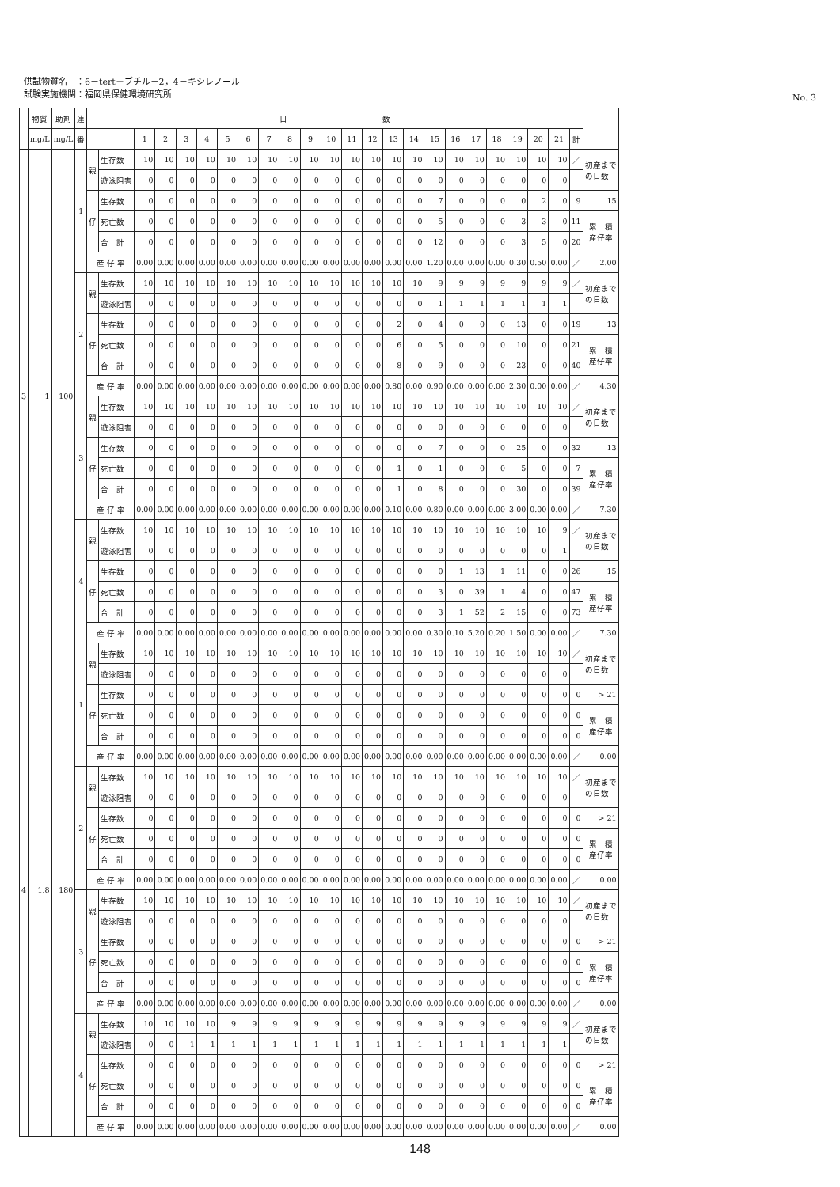供試物質名　：6－tert－ブチル－2，4－キシレノール
試験実施機関：福岡県保健環境研究所
No. 3
| | 物質 | 助剤 | 連 | 日 数 | | | | | | | | | | | | | | | | | | | | | | | | |
| --- | --- | --- | --- | --- | --- | --- | --- | --- | --- | --- | --- | --- | --- | --- | --- | --- | --- | --- | --- | --- | --- | --- | --- | --- | --- | --- | --- | --- |
| | mg/L | mg/L | 番 | | | 1 | 2 | 3 | 4 | 5 | 6 | 7 | 8 | 9 | 10 | 11 | 12 | 13 | 14 | 15 | 16 | 17 | 18 | 19 | 20 | 21 | 計 | |
| 3 | 1 | 100 | 1 | 親 | 生存数 | 10 | 10 | 10 | 10 | 10 | 10 | 10 | 10 | 10 | 10 | 10 | 10 | 10 | 10 | 10 | 10 | 10 | 10 | 10 | 10 | 10 | ／ | 初産まで の日数 |
| | | | | | 遊泳阻害 | 0 | 0 | 0 | 0 | 0 | 0 | 0 | 0 | 0 | 0 | 0 | 0 | 0 | 0 | 0 | 0 | 0 | 0 | 0 | 0 | 0 | | |
| | | | | 仔 | 生存数 | 0 | 0 | 0 | 0 | 0 | 0 | 0 | 0 | 0 | 0 | 0 | 0 | 0 | 0 | 7 | 0 | 0 | 0 | 0 | 2 | 0 | 9 | 15 |
| | | | | | 死亡数 | 0 | 0 | 0 | 0 | 0 | 0 | 0 | 0 | 0 | 0 | 0 | 0 | 0 | 0 | 5 | 0 | 0 | 0 | 3 | 3 | 0 | 11 | 累 積 産仔率 |
| | | | | | 合 計 | 0 | 0 | 0 | 0 | 0 | 0 | 0 | 0 | 0 | 0 | 0 | 0 | 0 | 0 | 12 | 0 | 0 | 0 | 3 | 5 | 0 | 20 | |
| | | | | 産 仔 率 | | 0.00 | 0.00 | 0.00 | 0.00 | 0.00 | 0.00 | 0.00 | 0.00 | 0.00 | 0.00 | 0.00 | 0.00 | 0.00 | 0.00 | 1.20 | 0.00 | 0.00 | 0.00 | 0.30 | 0.50 | 0.00 | ／ | 2.00 |
| | | | 2 | 親 | 生存数 | 10 | 10 | 10 | 10 | 10 | 10 | 10 | 10 | 10 | 10 | 10 | 10 | 10 | 10 | 9 | 9 | 9 | 9 | 9 | 9 | 9 | ／ | 初産まで の日数 |
| | | | | | 遊泳阻害 | 0 | 0 | 0 | 0 | 0 | 0 | 0 | 0 | 0 | 0 | 0 | 0 | 0 | 0 | 1 | 1 | 1 | 1 | 1 | 1 | 1 | | |
| | | | | 仔 | 生存数 | 0 | 0 | 0 | 0 | 0 | 0 | 0 | 0 | 0 | 0 | 0 | 0 | 2 | 0 | 4 | 0 | 0 | 0 | 13 | 0 | 0 | 19 | 13 |
| | | | | | 死亡数 | 0 | 0 | 0 | 0 | 0 | 0 | 0 | 0 | 0 | 0 | 0 | 0 | 6 | 0 | 5 | 0 | 0 | 0 | 10 | 0 | 0 | 21 | 累 積 産仔率 |
| | | | | | 合 計 | 0 | 0 | 0 | 0 | 0 | 0 | 0 | 0 | 0 | 0 | 0 | 0 | 8 | 0 | 9 | 0 | 0 | 0 | 23 | 0 | 0 | 40 | |
| | | | | 産 仔 率 | | 0.00 | 0.00 | 0.00 | 0.00 | 0.00 | 0.00 | 0.00 | 0.00 | 0.00 | 0.00 | 0.00 | 0.00 | 0.80 | 0.00 | 0.90 | 0.00 | 0.00 | 0.00 | 2.30 | 0.00 | 0.00 | ／ | 4.30 |
| | | | 3 | 親 | 生存数 | 10 | 10 | 10 | 10 | 10 | 10 | 10 | 10 | 10 | 10 | 10 | 10 | 10 | 10 | 10 | 10 | 10 | 10 | 10 | 10 | 10 | ／ | 初産まで の日数 |
| | | | | | 遊泳阻害 | 0 | 0 | 0 | 0 | 0 | 0 | 0 | 0 | 0 | 0 | 0 | 0 | 0 | 0 | 0 | 0 | 0 | 0 | 0 | 0 | 0 | | |
| | | | | 仔 | 生存数 | 0 | 0 | 0 | 0 | 0 | 0 | 0 | 0 | 0 | 0 | 0 | 0 | 0 | 0 | 7 | 0 | 0 | 0 | 25 | 0 | 0 | 32 | 13 |
| | | | | | 死亡数 | 0 | 0 | 0 | 0 | 0 | 0 | 0 | 0 | 0 | 0 | 0 | 0 | 1 | 0 | 1 | 0 | 0 | 0 | 5 | 0 | 0 | 7 | 累 積 産仔率 |
| | | | | | 合 計 | 0 | 0 | 0 | 0 | 0 | 0 | 0 | 0 | 0 | 0 | 0 | 0 | 1 | 0 | 8 | 0 | 0 | 0 | 30 | 0 | 0 | 39 | |
| | | | | 産 仔 率 | | 0.00 | 0.00 | 0.00 | 0.00 | 0.00 | 0.00 | 0.00 | 0.00 | 0.00 | 0.00 | 0.00 | 0.00 | 0.10 | 0.00 | 0.80 | 0.00 | 0.00 | 0.00 | 3.00 | 0.00 | 0.00 | ／ | 7.30 |
| | | | 4 | 親 | 生存数 | 10 | 10 | 10 | 10 | 10 | 10 | 10 | 10 | 10 | 10 | 10 | 10 | 10 | 10 | 10 | 10 | 10 | 10 | 10 | 10 | 9 | ／ | 初産まで の日数 |
| | | | | | 遊泳阻害 | 0 | 0 | 0 | 0 | 0 | 0 | 0 | 0 | 0 | 0 | 0 | 0 | 0 | 0 | 0 | 0 | 0 | 0 | 0 | 0 | 1 | | |
| | | | | 仔 | 生存数 | 0 | 0 | 0 | 0 | 0 | 0 | 0 | 0 | 0 | 0 | 0 | 0 | 0 | 0 | 0 | 1 | 13 | 1 | 11 | 0 | 0 | 26 | 15 |
| | | | | | 死亡数 | 0 | 0 | 0 | 0 | 0 | 0 | 0 | 0 | 0 | 0 | 0 | 0 | 0 | 0 | 3 | 0 | 39 | 1 | 4 | 0 | 0 | 47 | 累 積 産仔率 |
| | | | | | 合 計 | 0 | 0 | 0 | 0 | 0 | 0 | 0 | 0 | 0 | 0 | 0 | 0 | 0 | 0 | 3 | 1 | 52 | 2 | 15 | 0 | 0 | 73 | |
| | | | | 産 仔 率 | | 0.00 | 0.00 | 0.00 | 0.00 | 0.00 | 0.00 | 0.00 | 0.00 | 0.00 | 0.00 | 0.00 | 0.00 | 0.00 | 0.00 | 0.30 | 0.10 | 5.20 | 0.20 | 1.50 | 0.00 | 0.00 | ／ | 7.30 |
| 4 | 1.8 | 180 | 1 | 親 | 生存数 | 10 | 10 | 10 | 10 | 10 | 10 | 10 | 10 | 10 | 10 | 10 | 10 | 10 | 10 | 10 | 10 | 10 | 10 | 10 | 10 | 10 | ／ | 初産まで の日数 |
| | | | | | 遊泳阻害 | 0 | 0 | 0 | 0 | 0 | 0 | 0 | 0 | 0 | 0 | 0 | 0 | 0 | 0 | 0 | 0 | 0 | 0 | 0 | 0 | 0 | | |
| | | | | 仔 | 生存数 | 0 | 0 | 0 | 0 | 0 | 0 | 0 | 0 | 0 | 0 | 0 | 0 | 0 | 0 | 0 | 0 | 0 | 0 | 0 | 0 | 0 | 0 | > 21 |
| | | | | | 死亡数 | 0 | 0 | 0 | 0 | 0 | 0 | 0 | 0 | 0 | 0 | 0 | 0 | 0 | 0 | 0 | 0 | 0 | 0 | 0 | 0 | 0 | 0 | 累 積 産仔率 |
| | | | | | 合 計 | 0 | 0 | 0 | 0 | 0 | 0 | 0 | 0 | 0 | 0 | 0 | 0 | 0 | 0 | 0 | 0 | 0 | 0 | 0 | 0 | 0 | 0 | |
| | | | | 産 仔 率 | | 0.00 | 0.00 | 0.00 | 0.00 | 0.00 | 0.00 | 0.00 | 0.00 | 0.00 | 0.00 | 0.00 | 0.00 | 0.00 | 0.00 | 0.00 | 0.00 | 0.00 | 0.00 | 0.00 | 0.00 | 0.00 | ／ | 0.00 |
| | | | 2 | 親 | 生存数 | 10 | 10 | 10 | 10 | 10 | 10 | 10 | 10 | 10 | 10 | 10 | 10 | 10 | 10 | 10 | 10 | 10 | 10 | 10 | 10 | 10 | ／ | 初産まで の日数 |
| | | | | | 遊泳阻害 | 0 | 0 | 0 | 0 | 0 | 0 | 0 | 0 | 0 | 0 | 0 | 0 | 0 | 0 | 0 | 0 | 0 | 0 | 0 | 0 | 0 | | |
| | | | | 仔 | 生存数 | 0 | 0 | 0 | 0 | 0 | 0 | 0 | 0 | 0 | 0 | 0 | 0 | 0 | 0 | 0 | 0 | 0 | 0 | 0 | 0 | 0 | 0 | > 21 |
| | | | | | 死亡数 | 0 | 0 | 0 | 0 | 0 | 0 | 0 | 0 | 0 | 0 | 0 | 0 | 0 | 0 | 0 | 0 | 0 | 0 | 0 | 0 | 0 | 0 | 累 積 産仔率 |
| | | | | | 合 計 | 0 | 0 | 0 | 0 | 0 | 0 | 0 | 0 | 0 | 0 | 0 | 0 | 0 | 0 | 0 | 0 | 0 | 0 | 0 | 0 | 0 | 0 | |
| | | | | 産 仔 率 | | 0.00 | 0.00 | 0.00 | 0.00 | 0.00 | 0.00 | 0.00 | 0.00 | 0.00 | 0.00 | 0.00 | 0.00 | 0.00 | 0.00 | 0.00 | 0.00 | 0.00 | 0.00 | 0.00 | 0.00 | 0.00 | ／ | 0.00 |
| | | | 3 | 親 | 生存数 | 10 | 10 | 10 | 10 | 10 | 10 | 10 | 10 | 10 | 10 | 10 | 10 | 10 | 10 | 10 | 10 | 10 | 10 | 10 | 10 | 10 | ／ | 初産まで の日数 |
| | | | | | 遊泳阻害 | 0 | 0 | 0 | 0 | 0 | 0 | 0 | 0 | 0 | 0 | 0 | 0 | 0 | 0 | 0 | 0 | 0 | 0 | 0 | 0 | 0 | | |
| | | | | 仔 | 生存数 | 0 | 0 | 0 | 0 | 0 | 0 | 0 | 0 | 0 | 0 | 0 | 0 | 0 | 0 | 0 | 0 | 0 | 0 | 0 | 0 | 0 | 0 | > 21 |
| | | | | | 死亡数 | 0 | 0 | 0 | 0 | 0 | 0 | 0 | 0 | 0 | 0 | 0 | 0 | 0 | 0 | 0 | 0 | 0 | 0 | 0 | 0 | 0 | 0 | 累 積 産仔率 |
| | | | | | 合 計 | 0 | 0 | 0 | 0 | 0 | 0 | 0 | 0 | 0 | 0 | 0 | 0 | 0 | 0 | 0 | 0 | 0 | 0 | 0 | 0 | 0 | 0 | |
| | | | | 産 仔 率 | | 0.00 | 0.00 | 0.00 | 0.00 | 0.00 | 0.00 | 0.00 | 0.00 | 0.00 | 0.00 | 0.00 | 0.00 | 0.00 | 0.00 | 0.00 | 0.00 | 0.00 | 0.00 | 0.00 | 0.00 | 0.00 | ／ | 0.00 |
| | | | 4 | 親 | 生存数 | 10 | 10 | 10 | 10 | 9 | 9 | 9 | 9 | 9 | 9 | 9 | 9 | 9 | 9 | 9 | 9 | 9 | 9 | 9 | 9 | 9 | ／ | 初産まで の日数 |
| | | | | | 遊泳阻害 | 0 | 0 | 1 | 1 | 1 | 1 | 1 | 1 | 1 | 1 | 1 | 1 | 1 | 1 | 1 | 1 | 1 | 1 | 1 | 1 | 1 | | |
| | | | | 仔 | 生存数 | 0 | 0 | 0 | 0 | 0 | 0 | 0 | 0 | 0 | 0 | 0 | 0 | 0 | 0 | 0 | 0 | 0 | 0 | 0 | 0 | 0 | 0 | > 21 |
| | | | | | 死亡数 | 0 | 0 | 0 | 0 | 0 | 0 | 0 | 0 | 0 | 0 | 0 | 0 | 0 | 0 | 0 | 0 | 0 | 0 | 0 | 0 | 0 | 0 | 累 積 産仔率 |
| | | | | | 合 計 | 0 | 0 | 0 | 0 | 0 | 0 | 0 | 0 | 0 | 0 | 0 | 0 | 0 | 0 | 0 | 0 | 0 | 0 | 0 | 0 | 0 | 0 | |
| | | | | 産 仔 率 | | 0.00 | 0.00 | 0.00 | 0.00 | 0.00 | 0.00 | 0.00 | 0.00 | 0.00 | 0.00 | 0.00 | 0.00 | 0.00 | 0.00 | 0.00 | 0.00 | 0.00 | 0.00 | 0.00 | 0.00 | 0.00 | ／ | 0.00 |
148